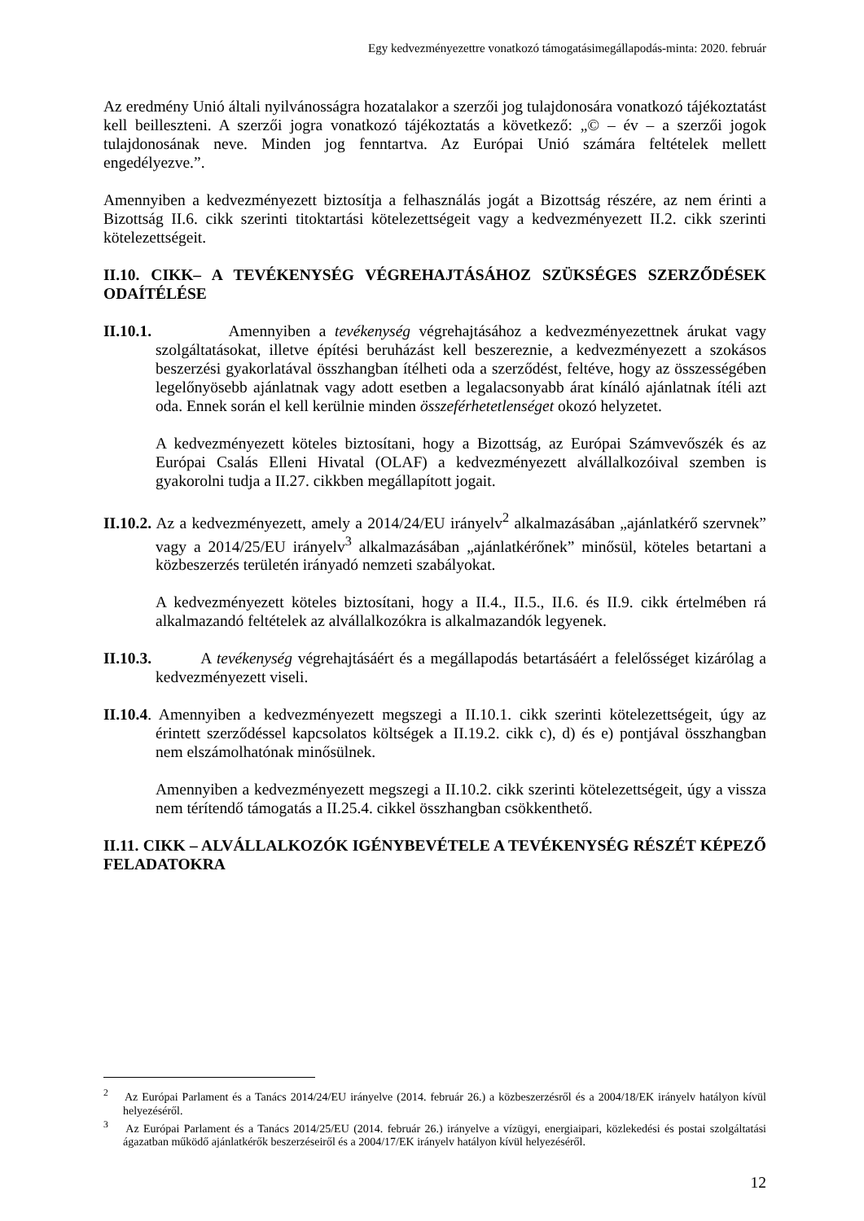Egy kedvezményezettre vonatkozó támogatásimegállapodás-minta: 2020. február
Az eredmény Unió általi nyilvánosságra hozatalakor a szerzői jog tulajdonosára vonatkozó tájékoztatást kell beilleszteni. A szerzői jogra vonatkozó tájékoztatás a következő: „© – év – a szerzői jogok tulajdonosának neve. Minden jog fenntartva. Az Európai Unió számára feltételek mellett engedélyezve.”.
Amennyiben a kedvezményezett biztosítja a felhasználás jogát a Bizottság részére, az nem érinti a Bizottság II.6. cikk szerinti titoktartási kötelezettségeit vagy a kedvezményezett II.2. cikk szerinti kötelezettségeit.
II.10. CIKK– A TEVÉKENYSÉG VÉGREHAJTÁSÁHOZ SZÜKSÉGES SZERZŐDÉSEK ODAÍTÉLÉSE
II.10.1. Amennyiben a tevékenység végrehajtásához a kedvezményezettnek árukat vagy szolgáltatásokat, illetve építési beruházást kell beszereznie, a kedvezményezett a szokásos beszerzési gyakorlatával összhangban ítélheti oda a szerződést, feltéve, hogy az összességében legelőnyösebb ajánlatnak vagy adott esetben a legalacsonyabb árat kínáló ajánlatnak ítéli azt oda. Ennek során el kell kerülnie minden összeférhetetlenséget okozó helyzetet.
A kedvezményezett köteles biztosítani, hogy a Bizottság, az Európai Számvevőszék és az Európai Csalás Elleni Hivatal (OLAF) a kedvezményezett alvállalkozóival szemben is gyakorolni tudja a II.27. cikkben megállapított jogait.
II.10.2. Az a kedvezményezett, amely a 2014/24/EU irányelv<sup>2</sup> alkalmazásában „ajánlatkérő szervnek” vagy a 2014/25/EU irányelv<sup>3</sup> alkalmazásában „ajánlatkérőnek” minősül, köteles betartani a közbeszerzés területén irányadó nemzeti szabályokat.
A kedvezményezett köteles biztosítani, hogy a II.4., II.5., II.6. és II.9. cikk értelmében rá alkalmazandó feltételek az alvállalkozókra is alkalmazandók legyenek.
II.10.3. A tevékenység végrehajtásáért és a megállapodás betartásáért a felelősséget kizárólag a kedvezményezett viseli.
II.10.4. Amennyiben a kedvezményezett megszegi a II.10.1. cikk szerinti kötelezettségeit, úgy az érintett szerződéssel kapcsolatos költségek a II.19.2. cikk c), d) és e) pontjával összhangban nem elszámolhatónak minősülnek.
Amennyiben a kedvezményezett megszegi a II.10.2. cikk szerinti kötelezettségeit, úgy a vissza nem térítendő támogatás a II.25.4. cikkel összhangban csökkenthető.
II.11. CIKK – ALVÁLLALKOZÓK IGÉNYBEVÉTELE A TEVÉKENYSÉG RÉSZÉT KÉPEZŐ FELADATOKRA
<sup>2</sup> Az Európai Parlament és a Tanács 2014/24/EU irányelve (2014. február 26.) a közbeszerzésről és a 2004/18/EK irányelv hatályon kívül helyezéséről.
<sup>3</sup> Az Európai Parlament és a Tanács 2014/25/EU (2014. február 26.) irányelve a vízügyi, energiaipari, közlekedési és postai szolgáltatási ágazatban működő ajánlatkérők beszerzéseiről és a 2004/17/EK irányelv hatályon kívül helyezéséről.
12